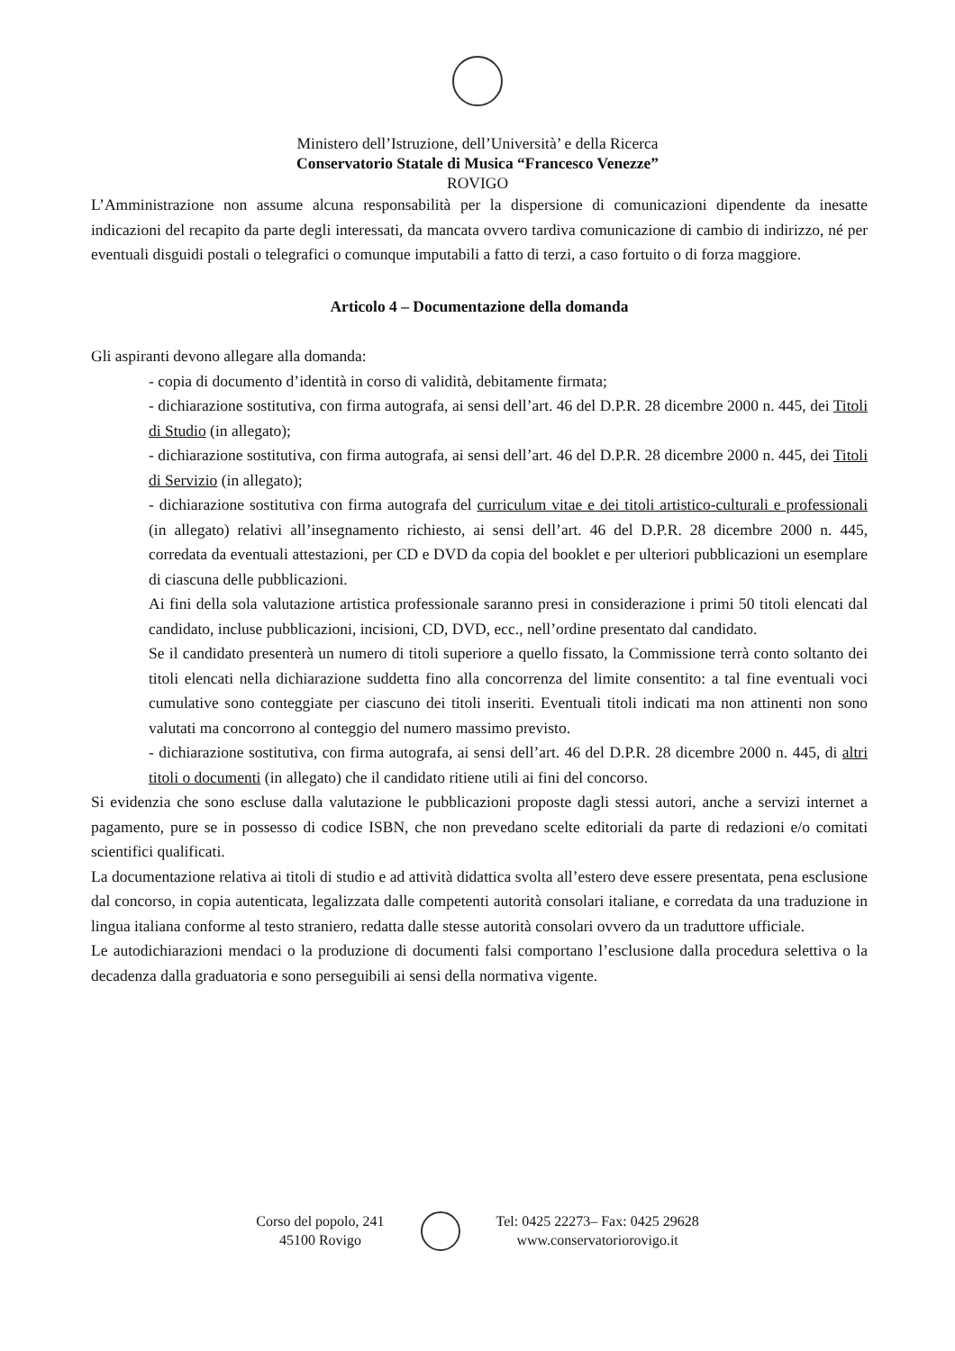Ministero dell’Istruzione, dell’Università’ e della Ricerca
Conservatorio Statale di Musica “Francesco Venezze”
ROVIGO
L’Amministrazione non assume alcuna responsabilità per la dispersione di comunicazioni dipendente da inesatte indicazioni del recapito da parte degli interessati, da mancata ovvero tardiva comunicazione di cambio di indirizzo, né per eventuali disguidi postali o telegrafici o comunque imputabili a fatto di terzi, a caso fortuito o di forza maggiore.
Articolo 4 – Documentazione della domanda
Gli aspiranti devono allegare alla domanda:
- copia di documento d’identità in corso di validità, debitamente firmata;
- dichiarazione sostitutiva, con firma autografa, ai sensi dell’art. 46 del D.P.R. 28 dicembre 2000 n. 445, dei Titoli di Studio (in allegato);
- dichiarazione sostitutiva, con firma autografa, ai sensi dell’art. 46 del D.P.R. 28 dicembre 2000 n. 445, dei Titoli di Servizio (in allegato);
- dichiarazione sostitutiva con firma autografa del curriculum vitae e dei titoli artistico-culturali e professionali (in allegato) relativi all’insegnamento richiesto, ai sensi dell’art. 46 del D.P.R. 28 dicembre 2000 n. 445, corredata da eventuali attestazioni, per CD e DVD da copia del booklet e per ulteriori pubblicazioni un esemplare di ciascuna delle pubblicazioni.
Ai fini della sola valutazione artistica professionale saranno presi in considerazione i primi 50 titoli elencati dal candidato, incluse pubblicazioni, incisioni, CD, DVD, ecc., nell’ordine presentato dal candidato.
Se il candidato presenterà un numero di titoli superiore a quello fissato, la Commissione terrà conto soltanto dei titoli elencati nella dichiarazione suddetta fino alla concorrenza del limite consentito: a tal fine eventuali voci cumulative sono conteggiate per ciascuno dei titoli inseriti. Eventuali titoli indicati ma non attinenti non sono valutati ma concorrono al conteggio del numero massimo previsto.
- dichiarazione sostitutiva, con firma autografa, ai sensi dell’art. 46 del D.P.R. 28 dicembre 2000 n. 445, di altri titoli o documenti (in allegato) che il candidato ritiene utili ai fini del concorso.
Si evidenzia che sono escluse dalla valutazione le pubblicazioni proposte dagli stessi autori, anche a servizi internet a pagamento, pure se in possesso di codice ISBN, che non prevedano scelte editoriali da parte di redazioni e/o comitati scientifici qualificati.
La documentazione relativa ai titoli di studio e ad attività didattica svolta all’estero deve essere presentata, pena esclusione dal concorso, in copia autenticata, legalizzata dalle competenti autorità consolari italiane, e corredata da una traduzione in lingua italiana conforme al testo straniero, redatta dalle stesse autorità consolari ovvero da un traduttore ufficiale.
Le autodichiarazioni mendaci o la produzione di documenti falsi comportano l’esclusione dalla procedura selettiva o la decadenza dalla graduatoria e sono perseguibili ai sensi della normativa vigente.
Corso del popolo, 241
45100 Rovigo
Tel: 0425 22273– Fax: 0425 29628
www.conservatoriorovigo.it